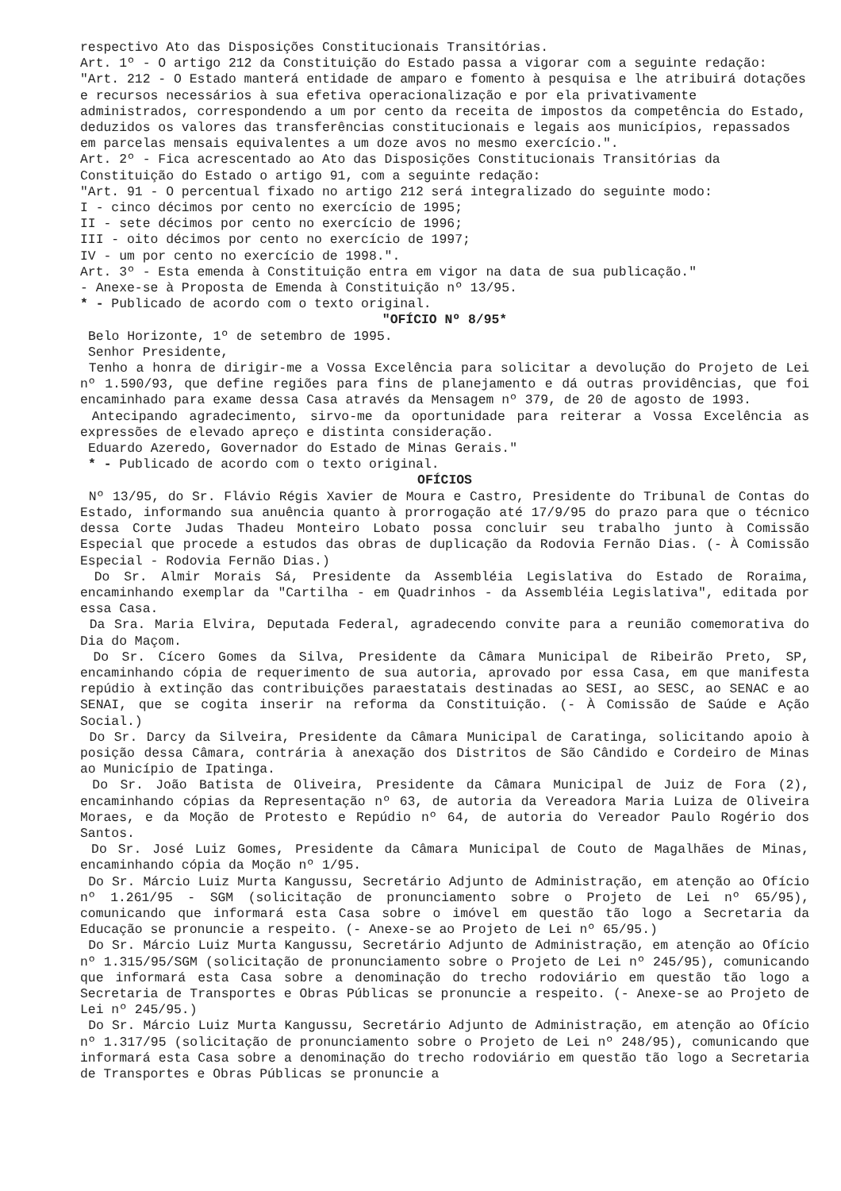respectivo Ato das Disposições Constitucionais Transitórias.
Art. 1º - O artigo 212 da Constituição do Estado passa a vigorar com a seguinte redação:
"Art. 212 - O Estado manterá entidade de amparo e fomento à pesquisa e lhe atribuirá dotações e recursos necessários à sua efetiva operacionalização e por ela privativamente administrados, correspondendo a um por cento da receita de impostos da competência do Estado, deduzidos os valores das transferências constitucionais e legais aos municípios, repassados em parcelas mensais equivalentes a um doze avos no mesmo exercício.".
Art. 2º - Fica acrescentado ao Ato das Disposições Constitucionais Transitórias da Constituição do Estado o artigo 91, com a seguinte redação:
"Art. 91 - O percentual fixado no artigo 212 será integralizado do seguinte modo:
I - cinco décimos por cento no exercício de 1995;
II - sete décimos por cento no exercício de 1996;
III - oito décimos por cento no exercício de 1997;
IV - um por cento no exercício de 1998.".
Art. 3º - Esta emenda à Constituição entra em vigor na data de sua publicação."
- Anexe-se à Proposta de Emenda à Constituição nº 13/95.
* - Publicado de acordo com o texto original.
"OFÍCIO Nº 8/95*
Belo Horizonte, 1º de setembro de 1995.
Senhor Presidente,
Tenho a honra de dirigir-me a Vossa Excelência para solicitar a devolução do Projeto de Lei nº 1.590/93, que define regiões para fins de planejamento e dá outras providências, que foi encaminhado para exame dessa Casa através da Mensagem nº 379, de 20 de agosto de 1993.
Antecipando agradecimento, sirvo-me da oportunidade para reiterar a Vossa Excelência as expressões de elevado apreço e distinta consideração.
Eduardo Azeredo, Governador do Estado de Minas Gerais."
* - Publicado de acordo com o texto original.
OFÍCIOS
Nº 13/95, do Sr. Flávio Régis Xavier de Moura e Castro, Presidente do Tribunal de Contas do Estado, informando sua anuência quanto à prorrogação até 17/9/95 do prazo para que o técnico dessa Corte Judas Thadeu Monteiro Lobato possa concluir seu trabalho junto à Comissão Especial que procede a estudos das obras de duplicação da Rodovia Fernão Dias. (- À Comissão Especial - Rodovia Fernão Dias.)
Do Sr. Almir Morais Sá, Presidente da Assembléia Legislativa do Estado de Roraima, encaminhando exemplar da "Cartilha - em Quadrinhos - da Assembléia Legislativa", editada por essa Casa.
Da Sra. Maria Elvira, Deputada Federal, agradecendo convite para a reunião comemorativa do Dia do Maçom.
Do Sr. Cícero Gomes da Silva, Presidente da Câmara Municipal de Ribeirão Preto, SP, encaminhando cópia de requerimento de sua autoria, aprovado por essa Casa, em que manifesta repúdio à extinção das contribuições paraestatais destinadas ao SESI, ao SESC, ao SENAC e ao SENAI, que se cogita inserir na reforma da Constituição. (- À Comissão de Saúde e Ação Social.)
Do Sr. Darcy da Silveira, Presidente da Câmara Municipal de Caratinga, solicitando apoio à posição dessa Câmara, contrária à anexação dos Distritos de São Cândido e Cordeiro de Minas ao Município de Ipatinga.
Do Sr. João Batista de Oliveira, Presidente da Câmara Municipal de Juiz de Fora (2), encaminhando cópias da Representação nº 63, de autoria da Vereadora Maria Luiza de Oliveira Moraes, e da Moção de Protesto e Repúdio nº 64, de autoria do Vereador Paulo Rogério dos Santos.
Do Sr. José Luiz Gomes, Presidente da Câmara Municipal de Couto de Magalhães de Minas, encaminhando cópia da Moção nº 1/95.
Do Sr. Márcio Luiz Murta Kangussu, Secretário Adjunto de Administração, em atenção ao Ofício nº 1.261/95 - SGM (solicitação de pronunciamento sobre o Projeto de Lei nº 65/95), comunicando que informará esta Casa sobre o imóvel em questão tão logo a Secretaria da Educação se pronuncie a respeito. (- Anexe-se ao Projeto de Lei nº 65/95.)
Do Sr. Márcio Luiz Murta Kangussu, Secretário Adjunto de Administração, em atenção ao Ofício nº 1.315/95/SGM (solicitação de pronunciamento sobre o Projeto de Lei nº 245/95), comunicando que informará esta Casa sobre a denominação do trecho rodoviário em questão tão logo a Secretaria de Transportes e Obras Públicas se pronuncie a respeito. (- Anexe-se ao Projeto de Lei nº 245/95.)
Do Sr. Márcio Luiz Murta Kangussu, Secretário Adjunto de Administração, em atenção ao Ofício nº 1.317/95 (solicitação de pronunciamento sobre o Projeto de Lei nº 248/95), comunicando que informará esta Casa sobre a denominação do trecho rodoviário em questão tão logo a Secretaria de Transportes e Obras Públicas se pronuncie a